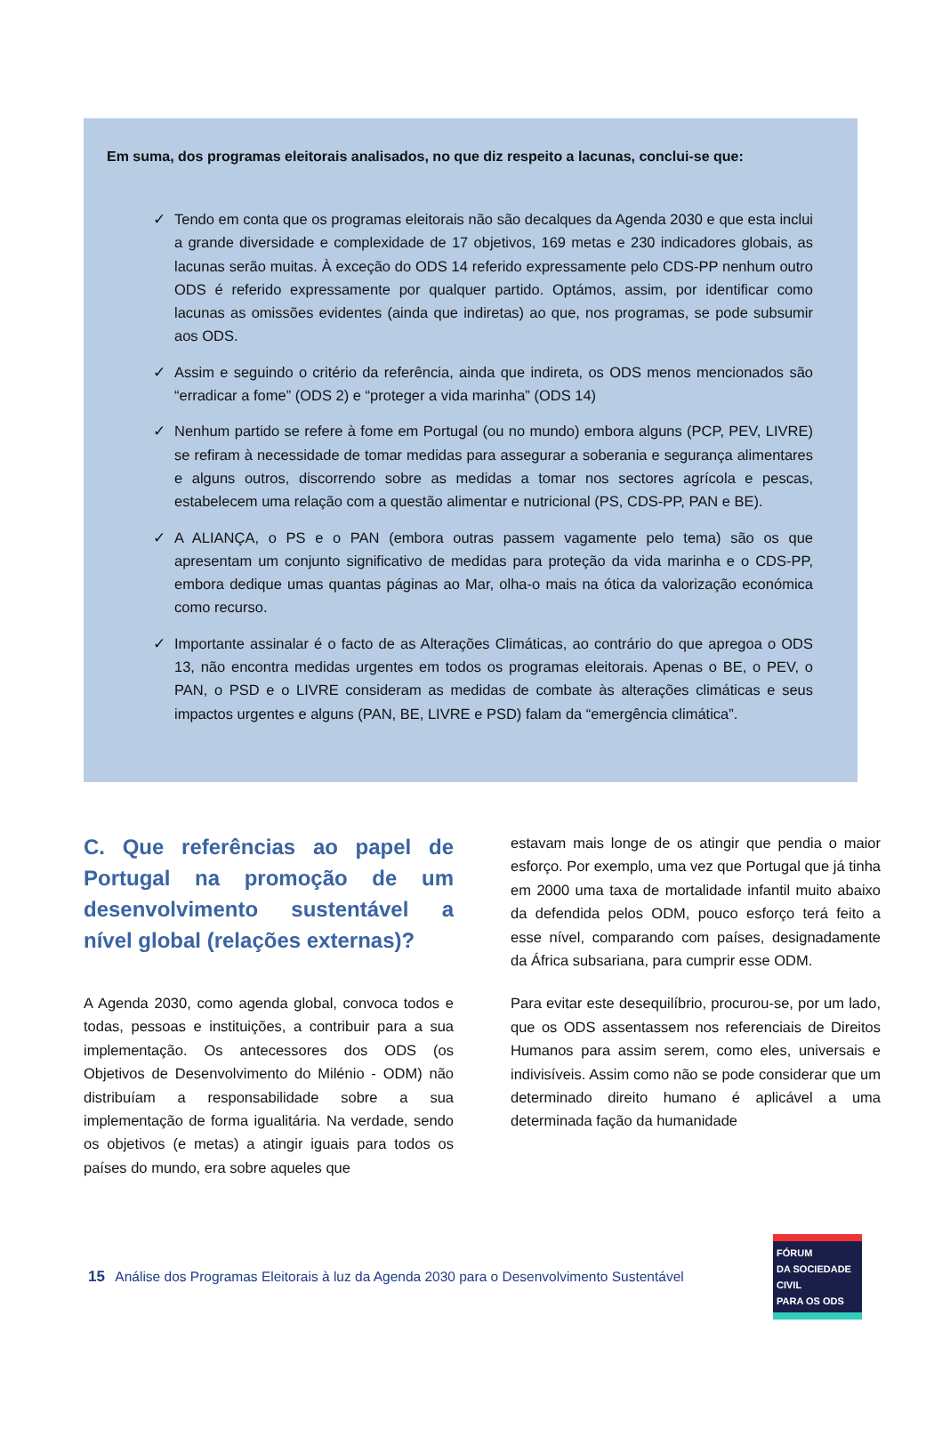Em suma, dos programas eleitorais analisados, no que diz respeito a lacunas, conclui-se que:
✓ Tendo em conta que os programas eleitorais não são decalques da Agenda 2030 e que esta inclui a grande diversidade e complexidade de 17 objetivos, 169 metas e 230 indicadores globais, as lacunas serão muitas. À exceção do ODS 14 referido expressamente pelo CDS-PP nenhum outro ODS é referido expressamente por qualquer partido. Optámos, assim, por identificar como lacunas as omissões evidentes (ainda que indiretas) ao que, nos programas, se pode subsumir aos ODS.
✓ Assim e seguindo o critério da referência, ainda que indireta, os ODS menos mencionados são “erradicar a fome” (ODS 2) e “proteger a vida marinha” (ODS 14)
✓ Nenhum partido se refere à fome em Portugal (ou no mundo) embora alguns (PCP, PEV, LIVRE) se refiram à necessidade de tomar medidas para assegurar a soberania e segurança alimentares e alguns outros, discorrendo sobre as medidas a tomar nos sectores agrícola e pescas, estabelecem uma relação com a questão alimentar e nutricional (PS, CDS-PP, PAN e BE).
✓ A ALIANÇA, o PS e o PAN (embora outras passem vagamente pelo tema) são os que apresentam um conjunto significativo de medidas para proteção da vida marinha e o CDS-PP, embora dedique umas quantas páginas ao Mar, olha-o mais na ótica da valorização económica como recurso.
✓ Importante assinalar é o facto de as Alterações Climáticas, ao contrário do que apregoa o ODS 13, não encontra medidas urgentes em todos os programas eleitorais. Apenas o BE, o PEV, o PAN, o PSD e o LIVRE consideram as medidas de combate às alterações climáticas e seus impactos urgentes e alguns (PAN, BE, LIVRE e PSD) falam da “emergência climática”.
C. Que referências ao papel de Portugal na promoção de um desenvolvimento sustentável a nível global (relações externas)?
A Agenda 2030, como agenda global, convoca todos e todas, pessoas e instituições, a contribuir para a sua implementação. Os antecessores dos ODS (os Objetivos de Desenvolvimento do Milénio - ODM) não distribuíam a responsabilidade sobre a sua implementação de forma igualitária. Na verdade, sendo os objetivos (e metas) a atingir iguais para todos os países do mundo, era sobre aqueles que
estavam mais longe de os atingir que pendia o maior esforço. Por exemplo, uma vez que Portugal que já tinha em 2000 uma taxa de mortalidade infantil muito abaixo da defendida pelos ODM, pouco esforço terá feito a esse nível, comparando com países, designadamente da África subsariana, para cumprir esse ODM.
Para evitar este desequilíbrio, procurou-se, por um lado, que os ODS assentassem nos referenciais de Direitos Humanos para assim serem, como eles, universais e indivisíveis. Assim como não se pode considerar que um determinado direito humano é aplicável a uma determinada fação da humanidade
15 Análise dos Programas Eleitorais à luz da Agenda 2030 para o Desenvolvimento Sustentável
FÓRUM
DA SOCIEDADE CIVIL
PARA OS ODS